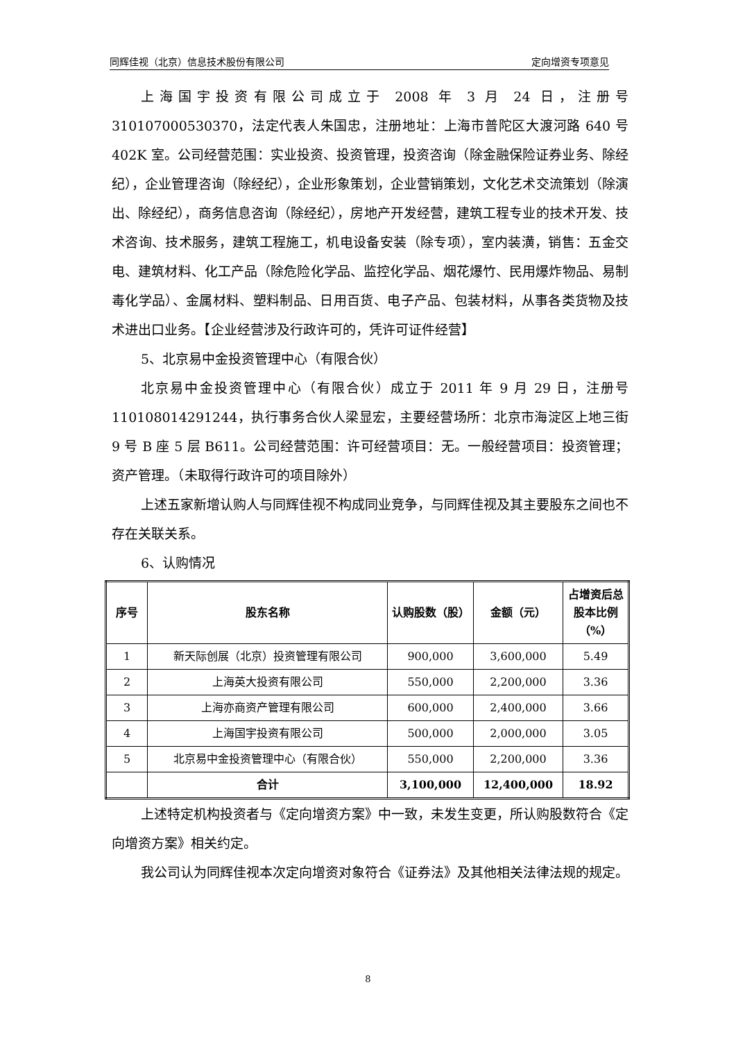同辉佳视（北京）信息技术股份有限公司 定向增资专项意见
上海国宇投资有限公司成立于 2008 年 3 月 24 日，注册号 310107000530370，法定代表人朱国忠，注册地址：上海市普陀区大渡河路 640 号 402K 室。公司经营范围：实业投资、投资管理，投资咨询（除金融保险证券业务、除经纪），企业管理咨询（除经纪），企业形象策划，企业营销策划，文化艺术交流策划（除演出、除经纪），商务信息咨询（除经纪），房地产开发经营，建筑工程专业的技术开发、技术咨询、技术服务，建筑工程施工，机电设备安装（除专项），室内装潢，销售：五金交电、建筑材料、化工产品（除危险化学品、监控化学品、烟花爆竹、民用爆炸物品、易制毒化学品）、金属材料、塑料制品、日用百货、电子产品、包装材料，从事各类货物及技术进出口业务。【企业经营涉及行政许可的，凭许可证件经营】
5、北京易中金投资管理中心（有限合伙）
北京易中金投资管理中心（有限合伙）成立于 2011 年 9 月 29 日，注册号110108014291244，执行事务合伙人梁显宏，主要经营场所：北京市海淀区上地三街 9 号 B 座 5 层 B611。公司经营范围：许可经营项目：无。一般经营项目：投资管理；资产管理。（未取得行政许可的项目除外）
上述五家新增认购人与同辉佳视不构成同业竞争，与同辉佳视及其主要股东之间也不存在关联关系。
6、认购情况
| 序号 | 股东名称 | 认购股数（股） | 金额（元） | 占增资后总股本比例（%） |
| --- | --- | --- | --- | --- |
| 1 | 新天际创展（北京）投资管理有限公司 | 900,000 | 3,600,000 | 5.49 |
| 2 | 上海英大投资有限公司 | 550,000 | 2,200,000 | 3.36 |
| 3 | 上海亦商资产管理有限公司 | 600,000 | 2,400,000 | 3.66 |
| 4 | 上海国宇投资有限公司 | 500,000 | 2,000,000 | 3.05 |
| 5 | 北京易中金投资管理中心（有限合伙） | 550,000 | 2,200,000 | 3.36 |
| | 合计 | 3,100,000 | 12,400,000 | 18.92 |
上述特定机构投资者与《定向增资方案》中一致，未发生变更，所认购股数符合《定向增资方案》相关约定。
我公司认为同辉佳视本次定向增资对象符合《证券法》及其他相关法律法规的规定。
8